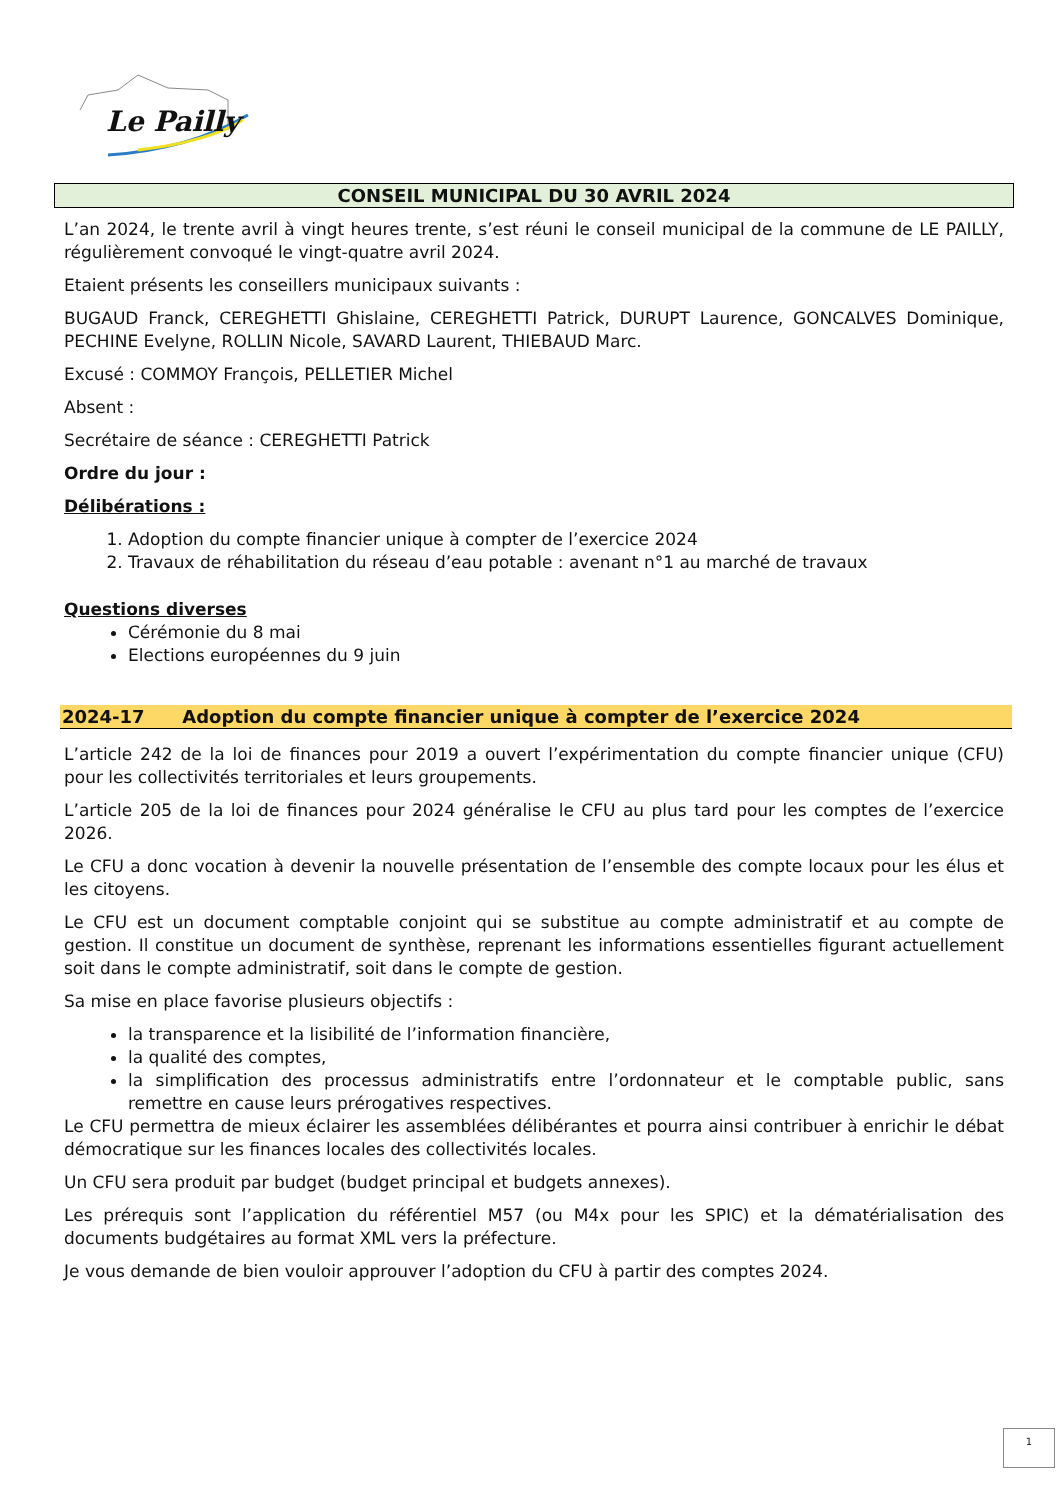Le Pailly
CONSEIL MUNICIPAL DU 30 AVRIL 2024
L’an 2024, le trente avril à vingt heures trente, s’est réuni le conseil municipal de la commune de LE PAILLY, régulièrement convoqué le vingt-quatre avril 2024.
Etaient présents les conseillers municipaux suivants :
BUGAUD Franck, CEREGHETTI Ghislaine, CEREGHETTI Patrick, DURUPT Laurence, GONCALVES Dominique, PECHINE Evelyne, ROLLIN Nicole, SAVARD Laurent, THIEBAUD Marc.
Excusé : COMMOY François, PELLETIER Michel
Absent :
Secrétaire de séance : CEREGHETTI Patrick
Ordre du jour :
Délibérations :
1. Adoption du compte financier unique à compter de l’exercice 2024
2. Travaux de réhabilitation du réseau d’eau potable : avenant n°1 au marché de travaux
Questions diverses
Cérémonie du 8 mai
Elections européennes du 9 juin
2024-17 Adoption du compte financier unique à compter de l’exercice 2024
L’article 242 de la loi de finances pour 2019 a ouvert l’expérimentation du compte financier unique (CFU) pour les collectivités territoriales et leurs groupements.
L’article 205 de la loi de finances pour 2024 généralise le CFU au plus tard pour les comptes de l’exercice 2026.
Le CFU a donc vocation à devenir la nouvelle présentation de l’ensemble des compte locaux pour les élus et les citoyens.
Le CFU est un document comptable conjoint qui se substitue au compte administratif et au compte de gestion. Il constitue un document de synthèse, reprenant les informations essentielles figurant actuellement soit dans le compte administratif, soit dans le compte de gestion.
Sa mise en place favorise plusieurs objectifs :
la transparence et la lisibilité de l’information financière,
la qualité des comptes,
la simplification des processus administratifs entre l’ordonnateur et le comptable public, sans remettre en cause leurs prérogatives respectives.
Le CFU permettra de mieux éclairer les assemblées délibérantes et pourra ainsi contribuer à enrichir le débat démocratique sur les finances locales des collectivités locales.
Un CFU sera produit par budget (budget principal et budgets annexes).
Les prérequis sont l’application du référentiel M57 (ou M4x pour les SPIC) et la dématérialisation des documents budgétaires au format XML vers la préfecture.
Je vous demande de bien vouloir approuver l’adoption du CFU à partir des comptes 2024.
1